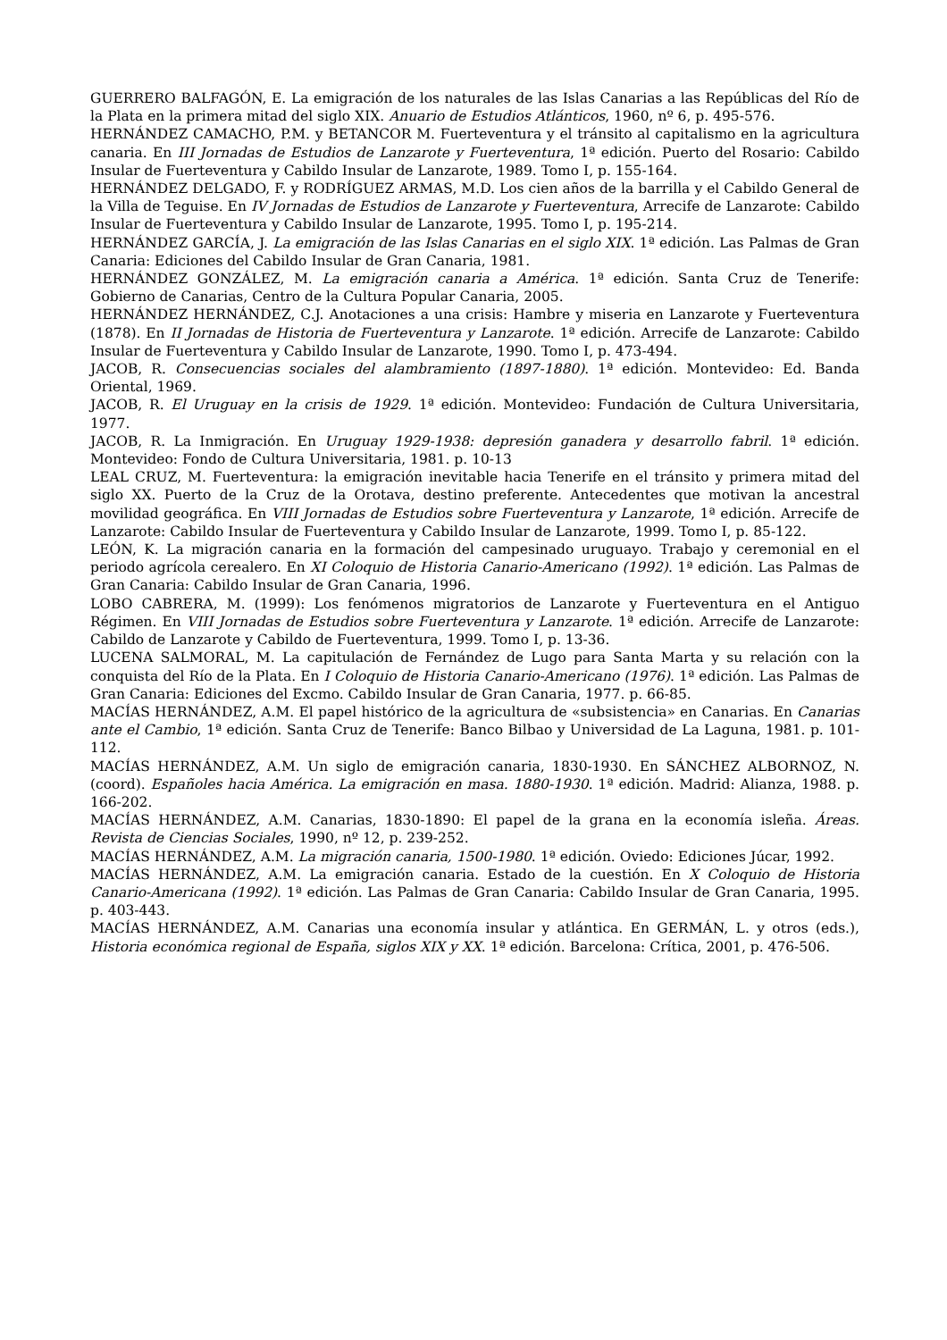GUERRERO BALFAGÓN, E. La emigración de los naturales de las Islas Canarias a las Repúblicas del Río de la Plata en la primera mitad del siglo XIX. Anuario de Estudios Atlánticos, 1960, nº 6, p. 495-576.
HERNÁNDEZ CAMACHO, P.M. y BETANCOR M. Fuerteventura y el tránsito al capitalismo en la agricultura canaria. En III Jornadas de Estudios de Lanzarote y Fuerteventura, 1ª edición. Puerto del Rosario: Cabildo Insular de Fuerteventura y Cabildo Insular de Lanzarote, 1989. Tomo I, p. 155-164.
HERNÁNDEZ DELGADO, F. y RODRÍGUEZ ARMAS, M.D. Los cien años de la barrilla y el Cabildo General de la Villa de Teguise. En IV Jornadas de Estudios de Lanzarote y Fuerteventura, Arrecife de Lanzarote: Cabildo Insular de Fuerteventura y Cabildo Insular de Lanzarote, 1995. Tomo I, p. 195-214.
HERNÁNDEZ GARCÍA, J. La emigración de las Islas Canarias en el siglo XIX. 1ª edición. Las Palmas de Gran Canaria: Ediciones del Cabildo Insular de Gran Canaria, 1981.
HERNÁNDEZ GONZÁLEZ, M. La emigración canaria a América. 1ª edición. Santa Cruz de Tenerife: Gobierno de Canarias, Centro de la Cultura Popular Canaria, 2005.
HERNÁNDEZ HERNÁNDEZ, C.J. Anotaciones a una crisis: Hambre y miseria en Lanzarote y Fuerteventura (1878). En II Jornadas de Historia de Fuerteventura y Lanzarote. 1ª edición. Arrecife de Lanzarote: Cabildo Insular de Fuerteventura y Cabildo Insular de Lanzarote, 1990. Tomo I, p. 473-494.
JACOB, R. Consecuencias sociales del alambramiento (1897-1880). 1ª edición. Montevideo: Ed. Banda Oriental, 1969.
JACOB, R. El Uruguay en la crisis de 1929. 1ª edición. Montevideo: Fundación de Cultura Universitaria, 1977.
JACOB, R. La Inmigración. En Uruguay 1929-1938: depresión ganadera y desarrollo fabril. 1ª edición. Montevideo: Fondo de Cultura Universitaria, 1981. p. 10-13
LEAL CRUZ, M. Fuerteventura: la emigración inevitable hacia Tenerife en el tránsito y primera mitad del siglo XX. Puerto de la Cruz de la Orotava, destino preferente. Antecedentes que motivan la ancestral movilidad geográfica. En VIII Jornadas de Estudios sobre Fuerteventura y Lanzarote, 1ª edición. Arrecife de Lanzarote: Cabildo Insular de Fuerteventura y Cabildo Insular de Lanzarote, 1999. Tomo I, p. 85-122.
LEÓN, K. La migración canaria en la formación del campesinado uruguayo. Trabajo y ceremonial en el periodo agrícola cerealero. En XI Coloquio de Historia Canario-Americano (1992). 1ª edición. Las Palmas de Gran Canaria: Cabildo Insular de Gran Canaria, 1996.
LOBO CABRERA, M. (1999): Los fenómenos migratorios de Lanzarote y Fuerteventura en el Antiguo Régimen. En VIII Jornadas de Estudios sobre Fuerteventura y Lanzarote. 1ª edición. Arrecife de Lanzarote: Cabildo de Lanzarote y Cabildo de Fuerteventura, 1999. Tomo I, p. 13-36.
LUCENA SALMORAL, M. La capitulación de Fernández de Lugo para Santa Marta y su relación con la conquista del Río de la Plata. En I Coloquio de Historia Canario-Americano (1976). 1ª edición. Las Palmas de Gran Canaria: Ediciones del Excmo. Cabildo Insular de Gran Canaria, 1977. p. 66-85.
MACÍAS HERNÁNDEZ, A.M. El papel histórico de la agricultura de «subsistencia» en Canarias. En Canarias ante el Cambio, 1ª edición. Santa Cruz de Tenerife: Banco Bilbao y Universidad de La Laguna, 1981. p. 101-112.
MACÍAS HERNÁNDEZ, A.M. Un siglo de emigración canaria, 1830-1930. En SÁNCHEZ ALBORNOZ, N. (coord). Españoles hacia América. La emigración en masa. 1880-1930. 1ª edición. Madrid: Alianza, 1988. p. 166-202.
MACÍAS HERNÁNDEZ, A.M. Canarias, 1830-1890: El papel de la grana en la economía isleña. Áreas. Revista de Ciencias Sociales, 1990, nº 12, p. 239-252.
MACÍAS HERNÁNDEZ, A.M. La migración canaria, 1500-1980. 1ª edición. Oviedo: Ediciones Júcar, 1992.
MACÍAS HERNÁNDEZ, A.M. La emigración canaria. Estado de la cuestión. En X Coloquio de Historia Canario-Americana (1992). 1ª edición. Las Palmas de Gran Canaria: Cabildo Insular de Gran Canaria, 1995. p. 403-443.
MACÍAS HERNÁNDEZ, A.M. Canarias una economía insular y atlántica. En GERMÁN, L. y otros (eds.), Historia económica regional de España, siglos XIX y XX. 1ª edición. Barcelona: Crítica, 2001, p. 476-506.